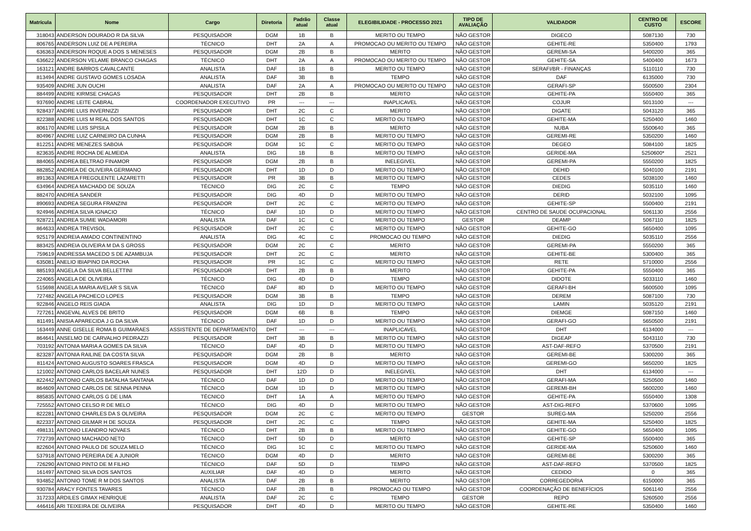| Matrícula | Nome | Cargo | Diretoria | Padrão atual | Classe atual | ELEGIBILIDADE - PROCESSO 2021 | TIPO DE AVALIAÇÃO | VALIDADOR | CENTRO DE CUSTO | ESCORE |
| --- | --- | --- | --- | --- | --- | --- | --- | --- | --- | --- |
| 318043 | ANDERSON DOURADO R DA SILVA | PESQUISADOR | DGM | 1B | B | MERITO OU TEMPO | NÃO GESTOR | DIGECO | 5087130 | 730 |
| 806765 | ANDERSON LUIZ DE A PEREIRA | TÉCNICO | DHT | 2A | A | PROMOCAO OU MERITO OU TEMPO | NÃO GESTOR | GEHITE-RE | 5350400 | 1793 |
| 636363 | ANDERSON ROQUE A DOS S MENESES | PESQUISADOR | DGM | 2B | B | MERITO | NÃO GESTOR | GEREMI-SA | 5400200 | 365 |
| 636622 | ANDERSON VELAME BRANCO CHAGAS | TÉCNICO | DHT | 2A | A | PROMOCAO OU MERITO OU TEMPO | NÃO GESTOR | GEHITE-SA | 5400400 | 1673 |
| 163121 | ANDRE BARROS CAVALCANTE | ANALISTA | DAF | 1B | B | MERITO OU TEMPO | NÃO GESTOR | SERAFI/BR - FINANÇAS | 5110110 | 730 |
| 813494 | ANDRE GUSTAVO GOMES LOSADA | ANALISTA | DAF | 3B | B | TEMPO | NÃO GESTOR | DAF | 6135000 | 730 |
| 935409 | ANDRE JUN OUCHI | ANALISTA | DAF | 2A | A | PROMOCAO OU MERITO OU TEMPO | NÃO GESTOR | GERAFI-SP | 5500500 | 2304 |
| 884499 | ANDRE KIRMSE CHAGAS | PESQUISADOR | DHT | 2B | B | MERITO | NÃO GESTOR | GEHITE-PA | 5550400 | 365 |
| 937690 | ANDRE LEITE CABRAL | COORDENADOR EXECUTIVO | PR | --- | --- | INAPLICAVEL | NÃO GESTOR | COJUR | 5013100 | --- |
| 928437 | ANDRE LUIS INVERNIZZI | PESQUISADOR | DHT | 2C | C | MERITO | NÃO GESTOR | DIGATE | 5043120 | 365 |
| 822388 | ANDRE LUIS M REAL DOS SANTOS | PESQUISADOR | DHT | 1C | C | MERITO OU TEMPO | NÃO GESTOR | GEHITE-MA | 5250400 | 1460 |
| 806170 | ANDRE LUIS SPISILA | PESQUISADOR | DGM | 2B | B | MERITO | NÃO GESTOR | NUBA | 5500640 | 365 |
| 804967 | ANDRE LUIZ CARNEIRO DA CUNHA | PESQUISADOR | DGM | 2B | B | MERITO OU TEMPO | NÃO GESTOR | GEREMI-RE | 5350200 | 1460 |
| 812251 | ANDRE MENEZES SABOIA | PESQUISADOR | DGM | 1C | C | MERITO OU TEMPO | NÃO GESTOR | DEGEO | 5084100 | 1825 |
| 823635 | ANDRE ROCHA DE ALMEIDA | ANALISTA | DIG | 1B | B | MERITO OU TEMPO | NÃO GESTOR | GERIDE-MA | 5250600* | 2521 |
| 884065 | ANDREA BELTRAO FINAMOR | PESQUISADOR | DGM | 2B | B | INELEGIVEL | NÃO GESTOR | GEREMI-PA | 5550200 | 1825 |
| 882852 | ANDREA DE OLIVEIRA GERMANO | PESQUISADOR | DHT | 1D | D | MERITO OU TEMPO | NÃO GESTOR | DEHID | 5040100 | 2191 |
| 891363 | ANDREA FREGOLENTE LAZARETTI | PESQUISADOR | PR | 3B | B | MERITO OU TEMPO | NÃO GESTOR | CEDES | 5038100 | 1460 |
| 634964 | ANDREA MACHADO DE SOUZA | TÉCNICO | DIG | 2C | C | TEMPO | NÃO GESTOR | DIEDIG | 5035110 | 1460 |
| 882470 | ANDREA SANDER | PESQUISADOR | DIG | 4D | D | MERITO OU TEMPO | NÃO GESTOR | DERID | 5032100 | 1095 |
| 890693 | ANDREA SEGURA FRANZINI | PESQUISADOR | DHT | 2C | C | MERITO OU TEMPO | NÃO GESTOR | GEHITE-SP | 5500400 | 2191 |
| 924946 | ANDREA SILVA IGNACIO | TÉCNICO | DAF | 1D | D | MERITO OU TEMPO | NÃO GESTOR | CENTRO DE SAUDE OCUPACIONAL | 5061130 | 2556 |
| 928721 | ANDREA SUMIE WADAMORI | ANALISTA | DAF | 1C | C | MERITO OU TEMPO | GESTOR | DEAMP | 5067110 | 1825 |
| 864633 | ANDREA TREVISOL | PESQUISADOR | DHT | 2C | C | MERITO OU TEMPO | NÃO GESTOR | GEHITE-GO | 5650400 | 1095 |
| 925179 | ANDREIA AMADO CONTINENTINO | ANALISTA | DIG | 4C | C | PROMOCAO OU TEMPO | NÃO GESTOR | DIEDIG | 5035110 | 2556 |
| 883425 | ANDREIA OLIVEIRA M DA S GROSS | PESQUISADOR | DGM | 2C | C | MERITO | NÃO GESTOR | GEREMI-PA | 5550200 | 365 |
| 759619 | ANDRESSA MACEDO S DE AZAMBUJA | PESQUISADOR | DHT | 2C | C | MERITO | NÃO GESTOR | GEHITE-BE | 5300400 | 365 |
| 635081 | ANELIO IBIAPINO DA ROCHA | PESQUISADOR | PR | 1C | C | MERITO OU TEMPO | NÃO GESTOR | RETE | 5710000 | 2556 |
| 885193 | ANGELA DA SILVA BELLETTINI | PESQUISADOR | DHT | 2B | B | MERITO | NÃO GESTOR | GEHITE-PA | 5550400 | 365 |
| 224065 | ANGELA DE OLIVEIRA | TÉCNICO | DIG | 4D | D | TEMPO | NÃO GESTOR | DIDOTE | 5033110 | 1460 |
| 515698 | ANGELA MARIA AVELAR S SILVA | TÉCNICO | DAF | 8D | D | MERITO OU TEMPO | NÃO GESTOR | GERAFI-BH | 5600500 | 1095 |
| 727482 | ANGELA PACHECO LOPES | PESQUISADOR | DGM | 3B | B | TEMPO | NÃO GESTOR | DEREM | 5087100 | 730 |
| 922846 | ANGELO REIS GIADA | ANALISTA | DIG | 1D | D | MERITO OU TEMPO | NÃO GESTOR | LAMIN | 5035120 | 2191 |
| 727261 | ANGEVAL ALVES DE BRITO | PESQUISADOR | DGM | 6B | B | TEMPO | NÃO GESTOR | DIEMGE | 5087150 | 1460 |
| 811491 | ANISIA APARECIDA J G DA SILVA | TÉCNICO | DAF | 1D | D | MERITO OU TEMPO | NÃO GESTOR | GERAFI-GO | 5650500 | 2191 |
| 163449 | ANNE GISELLE ROMA B GUIMARAES | ASSISTENTE DE DEPARTAMENTO | DHT | --- | --- | INAPLICAVEL | NÃO GESTOR | DHT | 6134000 | --- |
| 864641 | ANSELMO DE CARVALHO PEDRAZZI | PESQUISADOR | DHT | 3B | B | MERITO OU TEMPO | NÃO GESTOR | DIGEAP | 5043110 | 730 |
| 703192 | ANTONIA MARIA A GOMES DA SILVA | TÉCNICO | DAF | 4D | D | MERITO OU TEMPO | NÃO GESTOR | AST-DAF-REFO | 5370500 | 2191 |
| 823287 | ANTONIA RAILINE DA COSTA SILVA | PESQUISADOR | DGM | 2B | B | MERITO | NÃO GESTOR | GEREMI-BE | 5300200 | 365 |
| 811424 | ANTONIO AUGUSTO SOARES FRASCA | PESQUISADOR | DGM | 4D | D | MERITO OU TEMPO | NÃO GESTOR | GEREMI-GO | 5650200 | 1825 |
| 121002 | ANTONIO CARLOS BACELAR NUNES | PESQUISADOR | DHT | 12D | D | INELEGIVEL | NÃO GESTOR | DHT | 6134000 | --- |
| 822442 | ANTONIO CARLOS BATALHA SANTANA | TÉCNICO | DAF | 1D | D | MERITO OU TEMPO | NÃO GESTOR | GERAFI-MA | 5250500 | 1460 |
| 864609 | ANTONIO CARLOS DE SENNA PENNA | TÉCNICO | DGM | 1D | D | MERITO OU TEMPO | NÃO GESTOR | GEREMI-BH | 5600200 | 1460 |
| 885835 | ANTONIO CARLOS G DE LIMA | TÉCNICO | DHT | 1A | A | MERITO OU TEMPO | NÃO GESTOR | GEHITE-PA | 5550400 | 1308 |
| 725552 | ANTONIO CELSO R DE MELO | TÉCNICO | DIG | 4D | D | MERITO OU TEMPO | NÃO GESTOR | AST-DIG-REFO | 5370600 | 1095 |
| 822281 | ANTONIO CHARLES DA S OLIVEIRA | PESQUISADOR | DGM | 2C | C | MERITO OU TEMPO | GESTOR | SUREG-MA | 5250200 | 2556 |
| 822337 | ANTONIO GILMAR H DE SOUZA | PESQUISADOR | DHT | 2C | C | TEMPO | NÃO GESTOR | GEHITE-MA | 5250400 | 1825 |
| 498131 | ANTONIO LEANDRO NOVAES | TÉCNICO | DHT | 2B | B | MERITO OU TEMPO | NÃO GESTOR | GEHITE-GO | 5650400 | 1095 |
| 772739 | ANTONIO MACHADO NETO | TÉCNICO | DHT | 5D | D | MERITO | NÃO GESTOR | GEHITE-SP | 5500400 | 365 |
| 822604 | ANTONIO PAULO DE SOUZA MELO | TÉCNICO | DIG | 1C | C | MERITO OU TEMPO | NÃO GESTOR | GERIDE-MA | 5250600 | 1460 |
| 537918 | ANTONIO PEREIRA DE A JUNIOR | TÉCNICO | DGM | 4D | D | MERITO | NÃO GESTOR | GEREMI-BE | 5300200 | 365 |
| 726290 | ANTONIO PINTO DE M FILHO | TÉCNICO | DAF | 5D | D | TEMPO | NÃO GESTOR | AST-DAF-REFO | 5370500 | 1825 |
| 161497 | ANTONIO SILVA DOS SANTOS | AUXILIAR | DAF | 4D | D | MERITO | NÃO GESTOR | CEDIDO | 0 | 365 |
| 934852 | ANTONIO TOME R M DOS SANTOS | ANALISTA | DAF | 2B | B | MERITO | NÃO GESTOR | CORREGEDORIA | 6150000 | 365 |
| 930784 | ARACY FONTES TAVARES | TÉCNICO | DAF | 2B | B | PROMOCAO OU TEMPO | NÃO GESTOR | COORDENAÇÃO DE BENEFÍCIOS | 5061140 | 2556 |
| 317233 | ARDILES GIMAX HENRIQUE | ANALISTA | DAF | 2C | C | TEMPO | GESTOR | REPO | 5260500 | 2556 |
| 446416 | ARI TEIXEIRA DE OLIVEIRA | PESQUISADOR | DHT | 4D | D | MERITO OU TEMPO | NÃO GESTOR | GEHITE-RE | 5350400 | 1460 |